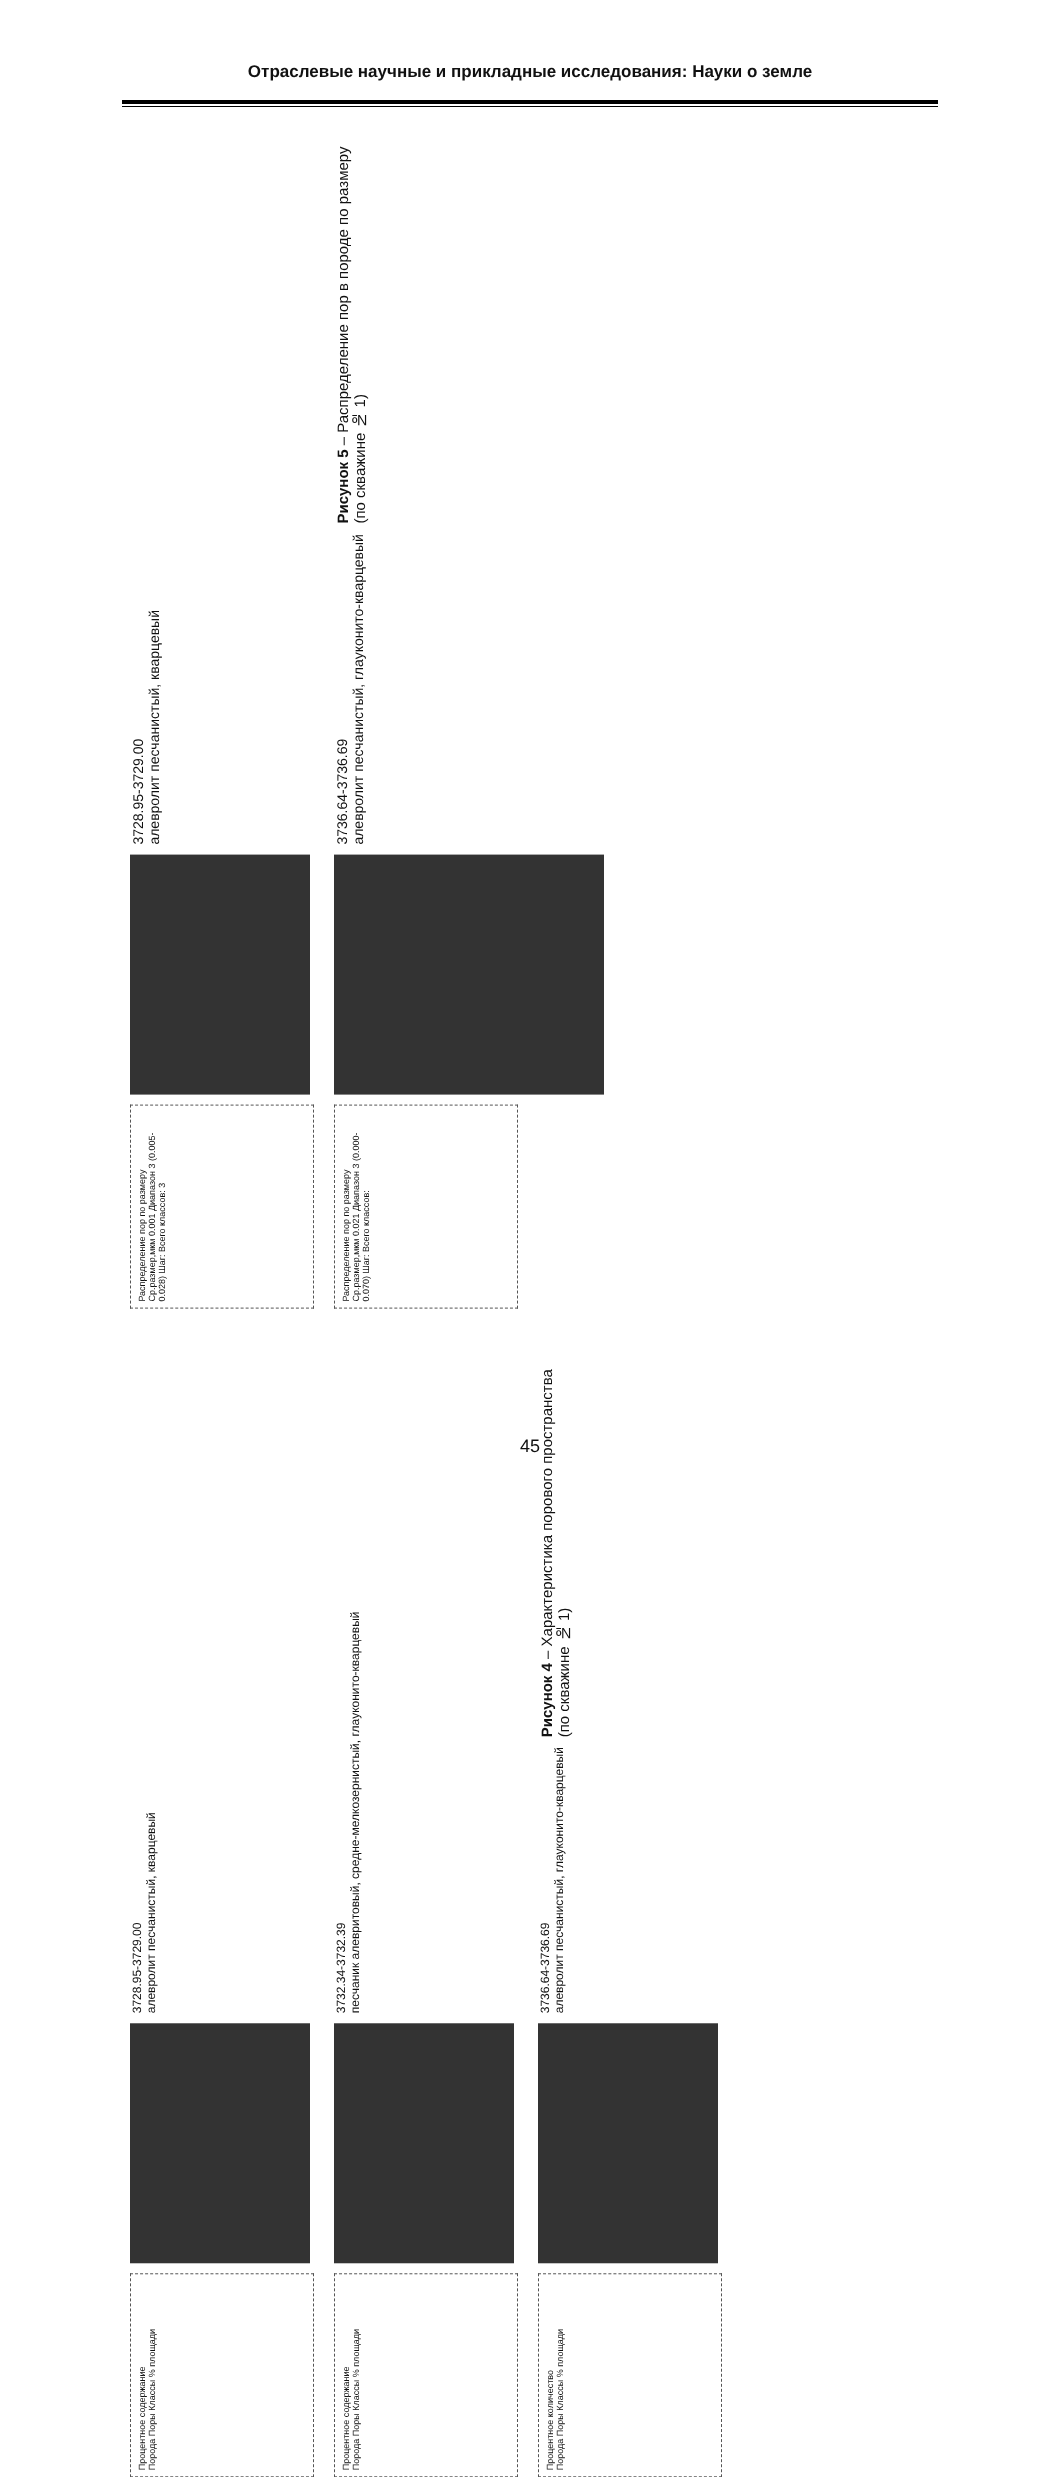Отраслевые научные и прикладные исследования: Науки о земле
Распределение пор по размеру
Ср.размер,мкм 0.001 Диапазон 3 (0.005-0.028) Шаг: Всего классов: 3
3728.95-3729.00
алевролит песчанистый, кварцевый
Распределение пор по размеру
Ср.размер,мкм 0.021 Диапазон 3 (0.000-0.070) Шаг: Всего классов:
3736.64-3736.69
алевролит песчанистый, глауконито-кварцевый
Рисунок 5 – Распределение пор в породе по размеру
(по скважине № 1)
Процентное содержание
Порода Поры Классы % площади
3728.95-3729.00
алевролит песчанистый, кварцевый
Процентное содержание
Порода Поры Классы % площади
3732.34-3732.39
песчаник алевритовый, средне-мелкозернистый, глауконито-кварцевый
Процентное количество
Порода Поры Классы % площади
3736.64-3736.69
алевролит песчанистый, глауконито-кварцевый
Рисунок 4 – Характеристика порового пространства
(по скважине № 1)
45